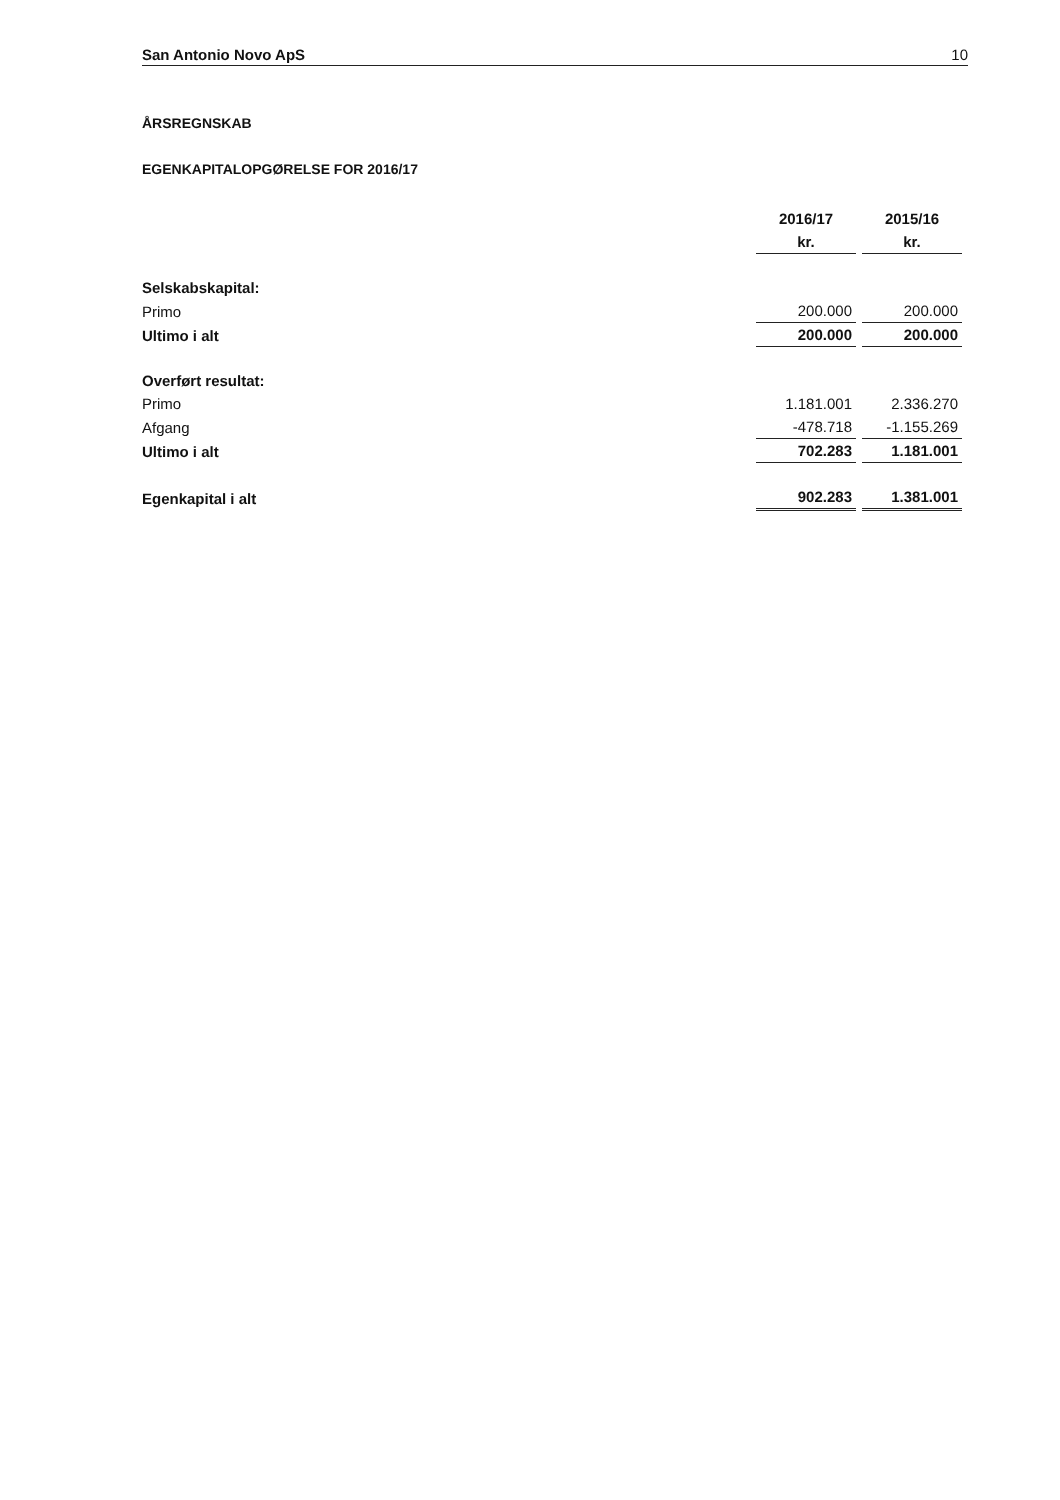San Antonio Novo ApS 10
ÅRSREGNSKAB
EGENKAPITALOPGØRELSE FOR 2016/17
| | 2016/17 | 2015/16 |
| | kr. | kr. |
| Selskabskapital: | | |
| Primo | 200.000 | 200.000 |
| Ultimo i alt | 200.000 | 200.000 |
| Overført resultat: | | |
| Primo | 1.181.001 | 2.336.270 |
| Afgang | -478.718 | -1.155.269 |
| Ultimo i alt | 702.283 | 1.181.001 |
| Egenkapital i alt | 902.283 | 1.381.001 |